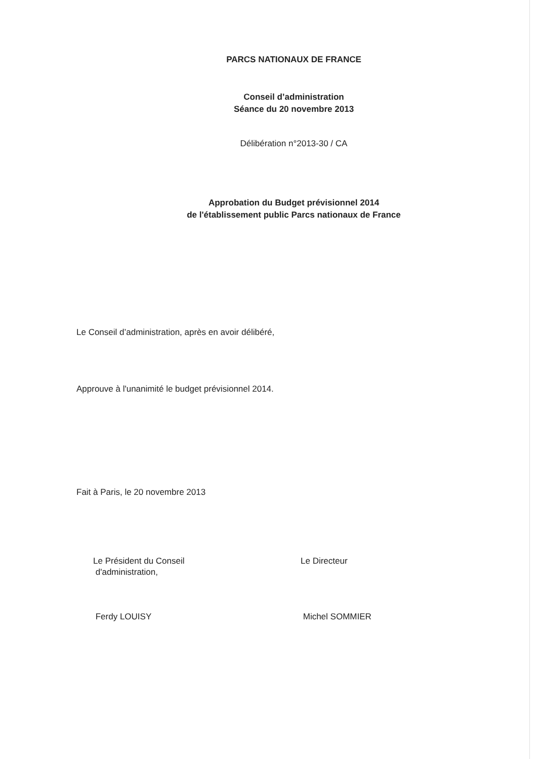PARCS NATIONAUX DE FRANCE
Conseil d’administration
Séance du 20 novembre 2013
Délibération n°2013-30 / CA
Approbation du Budget prévisionnel 2014
de l'établissement public Parcs nationaux de France
Le Conseil d’administration, après en avoir délibéré,
Approuve à l'unanimité le budget prévisionnel 2014.
Fait à Paris, le 20 novembre 2013
Le Président du Conseil
d'administration,
Ferdy LOUISY
Le Directeur
Michel SOMMIER